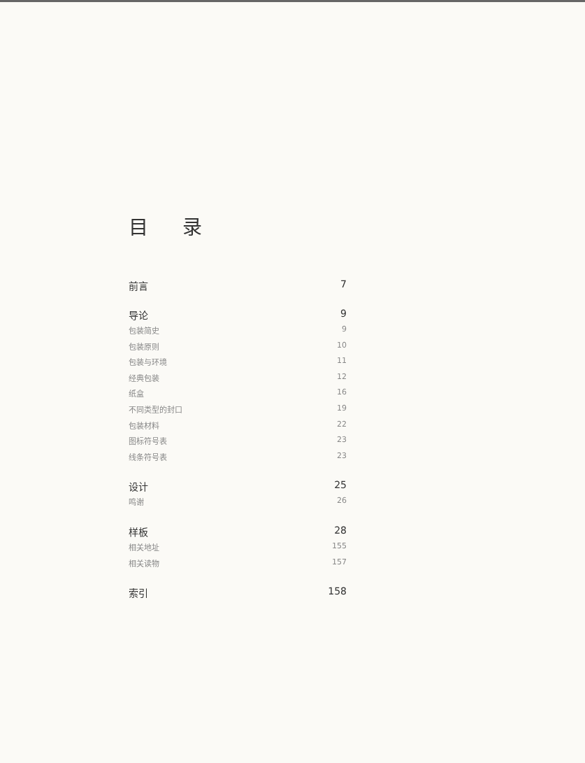目 录
前言 7
导论 9
包装简史 9
包装原则 10
包装与环境 11
经典包装 12
纸盒 16
不同类型的封口 19
包装材料 22
图标符号表 23
线条符号表 23
设计 25
鸣谢 26
样板 28
相关地址 155
相关读物 157
索引 158